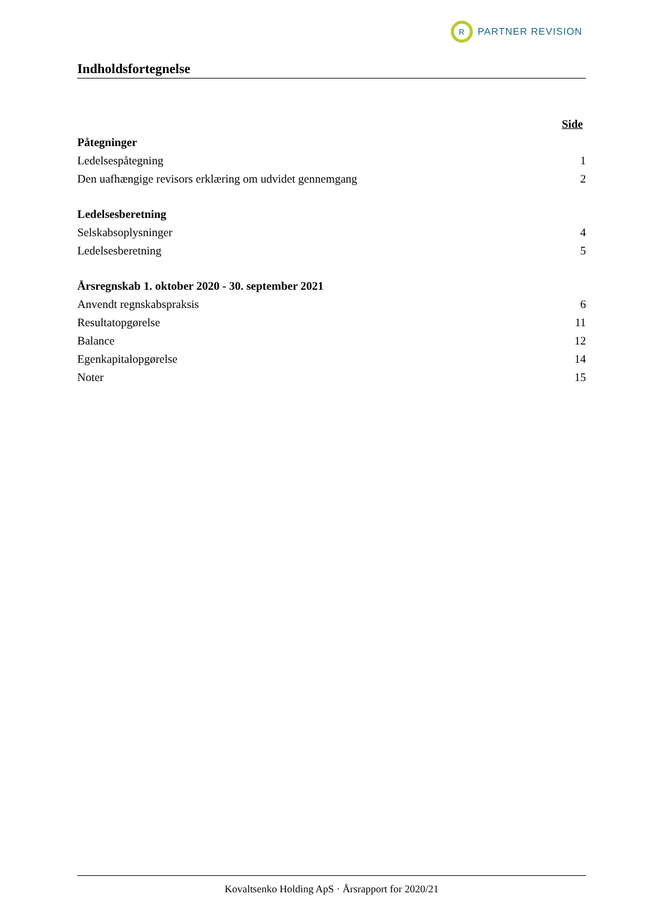R
PARTNER REVISION
Indholdsfortegnelse
| | Side |
| Påtegninger | |
| Ledelsespåtegning | 1 |
| Den uafhængige revisors erklæring om udvidet gennemgang | 2 |
| Ledelsesberetning | |
| Selskabsoplysninger | 4 |
| Ledelsesberetning | 5 |
| Årsregnskab 1. oktober 2020 - 30. september 2021 | |
| Anvendt regnskabspraksis | 6 |
| Resultatopgørelse | 11 |
| Balance | 12 |
| Egenkapitalopgørelse | 14 |
| Noter | 15 |
Kovaltsenko Holding ApS · Årsrapport for 2020/21